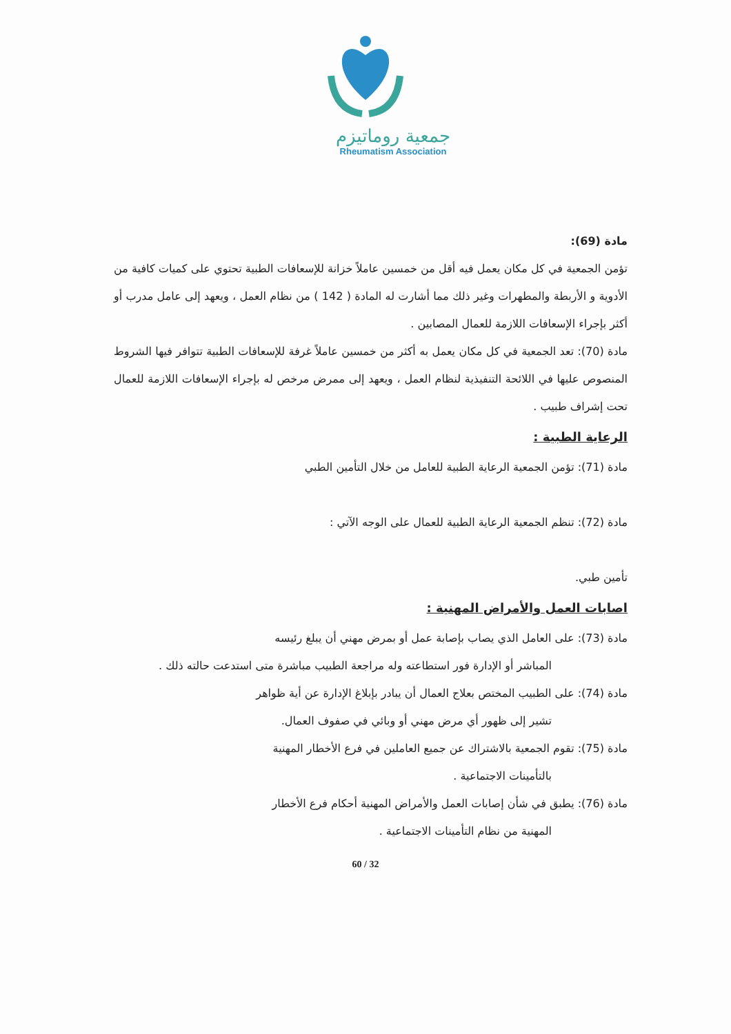جمعية روماتيزم
Rheumatism Association
مادة (69):
تؤمن الجمعية في كل مكان يعمل فيه أقل من خمسين عاملاً خزانة للإسعافات الطبية تحتوي على كميات كافية من الأدوية و الأربطة والمطهرات وغير ذلك مما أشارت له المادة ( 142 ) من نظام العمل ، ويعهد إلى عامل مدرب أو أكثر بإجراء الإسعافات اللازمة للعمال المصابين .
مادة (70): تعد الجمعية في كل مكان يعمل به أكثر من خمسين عاملاً غرفة للإسعافات الطبية تتوافر فيها الشروط المنصوص عليها في اللائحة التنفيذية لنظام العمل ، ويعهد إلى ممرض مرخص له بإجراء الإسعافات اللازمة للعمال تحت إشراف طبيب .
الرعاية الطبية :
مادة (71): تؤمن الجمعية الرعاية الطبية للعامل من خلال التأمين الطبي
مادة (72): تنظم الجمعية الرعاية الطبية للعمال على الوجه الآتي :
تأمين طبي.
اصابات العمل والأمراض المهنية :
مادة (73): على العامل الذي يصاب بإصابة عمل أو بمرض مهني أن يبلغ رئيسه
المباشر أو الإدارة فور استطاعته وله مراجعة الطبيب مباشرة متى استدعت حالته ذلك .
مادة (74): على الطبيب المختص بعلاج العمال أن يبادر بإبلاغ الإدارة عن أية ظواهر
تشير إلى ظهور أي مرض مهني أو وبائي في صفوف العمال.
مادة (75): تقوم الجمعية بالاشتراك عن جميع العاملين في فرع الأخطار المهنية
بالتأمينات الاجتماعية .
مادة (76): يطبق في شأن إصابات العمل والأمراض المهنية أحكام فرع الأخطار
المهنية من نظام التأمينات الاجتماعية .
60 / 32